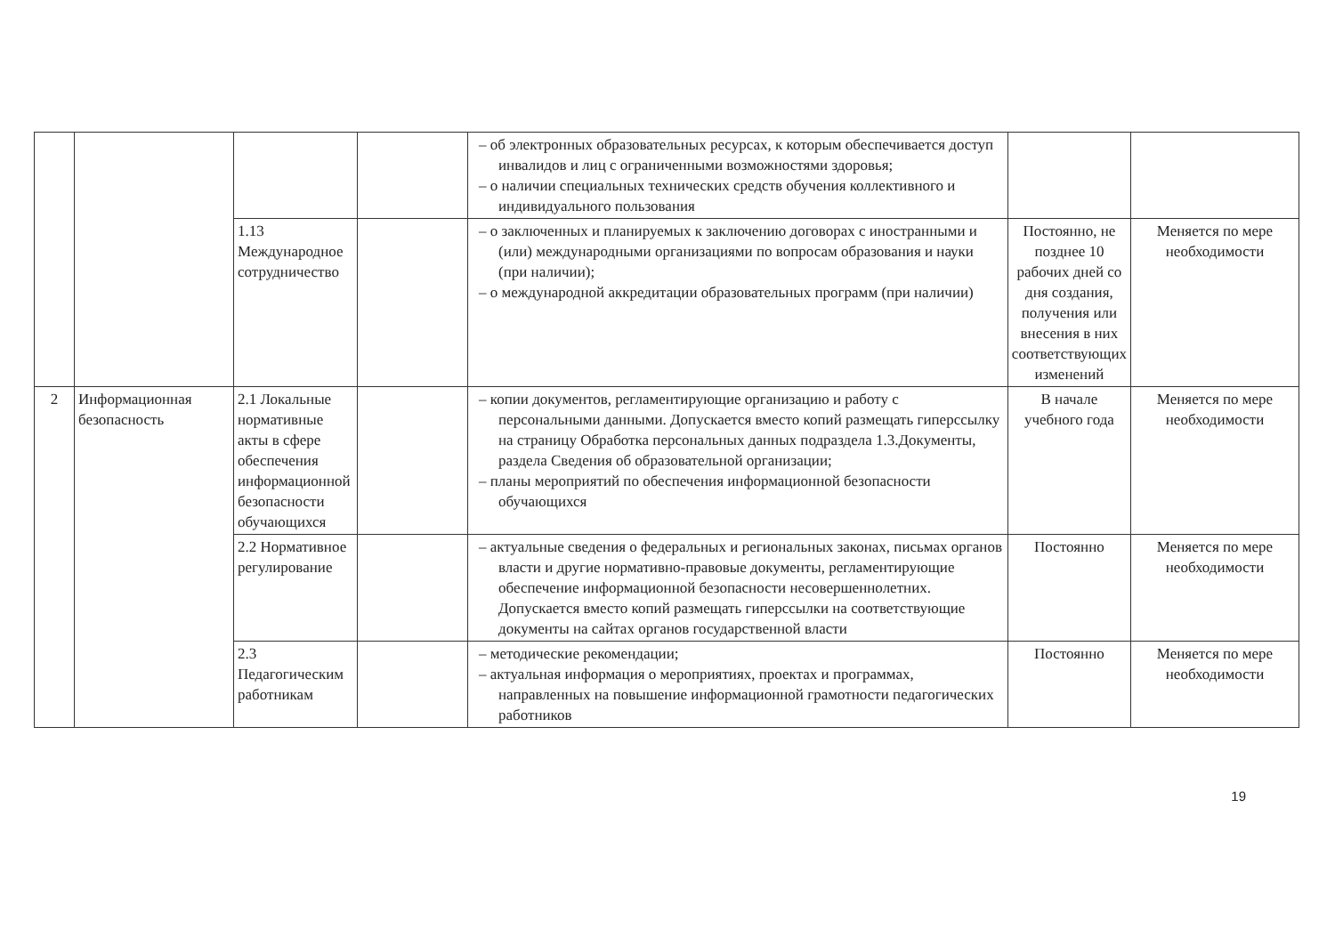| | | | | – об электронных образовательных ресурсах, к которым обеспечивается доступ инвалидов и лиц с ограниченными возможностями здоровья; – о наличии специальных технических средств обучения коллективного и индивидуального пользования | | |
| | | 1.13 Международное сотрудничество | | – о заключенных и планируемых к заключению договорах с иностранными и (или) международными организациями по вопросам образования и науки (при наличии); – о международной аккредитации образовательных программ (при наличии) | Постоянно, не позднее 10 рабочих дней со дня создания, получения или внесения в них соответствующих изменений | Меняется по мере необходимости |
| 2 | Информационная безопасность | 2.1 Локальные нормативные акты в сфере обеспечения информационной безопасности обучающихся | | – копии документов, регламентирующие организацию и работу с персональными данными. Допускается вместо копий размещать гиперссылку на страницу Обработка персональных данных подраздела 1.3.Документы, раздела Сведения об образовательной организации; – планы мероприятий по обеспечения информационной безопасности обучающихся | В начале учебного года | Меняется по мере необходимости |
| | | 2.2 Нормативное регулирование | | – актуальные сведения о федеральных и региональных законах, письмах органов власти и другие нормативно-правовые документы, регламентирующие обеспечение информационной безопасности несовершеннолетних. Допускается вместо копий размещать гиперссылки на соответствующие документы на сайтах органов государственной власти | Постоянно | Меняется по мере необходимости |
| | | 2.3 Педагогическим работникам | | – методические рекомендации; – актуальная информация о мероприятиях, проектах и программах, направленных на повышение информационной грамотности педагогических работников | Постоянно | Меняется по мере необходимости |
19